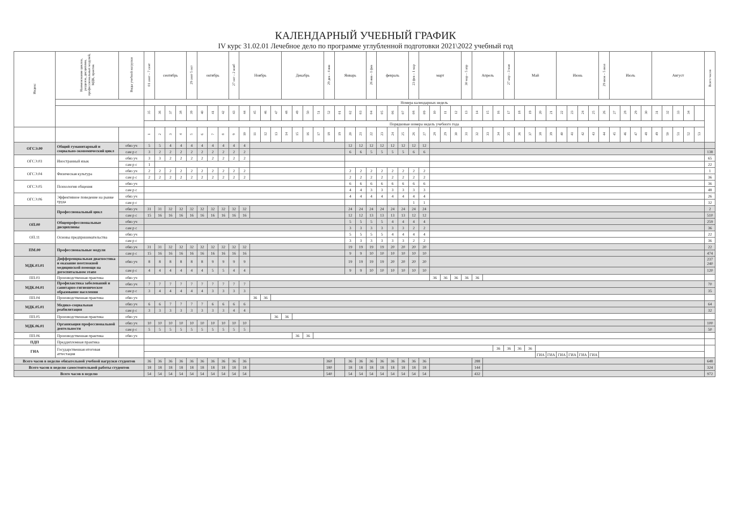КАЛЕНДАРНЫЙ УЧЕБНЫЙ ГРАФИК
IV курс 31.02.01 Лечебное дело по программе углубленной подготовки 2021\2022 учебный год
| Индекс | Наименование циклов, разделов, дисциплин, профессиональных модулей, МДК, практик | Виды учебной нагрузки | 01 сент – 7 сент | сентябрь | | | 29 сент 5 окт | октябрь | | | 27 окт – 2 нояб | Ноябрь | | | | Декабрь | | | | 29 дек – 4 янв | Январь | | | 26 янв - 1 фев | февраль | | | 23 фев – 1 мар | март | | | | 30 мар – 5 апр | Апрель | | | 27 апр – 3 мая | Май | | | | Июнь | | | | 29 июн – 5 июл | Июль | | | | Август | | | | | Всего часов |
| --- | --- | --- | --- | --- | --- | --- | --- | --- | --- | --- | --- | --- | --- | --- | --- | --- | --- | --- | --- | --- | --- | --- | --- | --- | --- | --- | --- | --- | --- | --- | --- | --- | --- | --- | --- | --- | --- | --- | --- | --- | --- | --- | --- | --- | --- | --- | --- | --- | --- | --- | --- | --- | --- | --- | --- | --- |
| | | | Номера календарных недель | | | | | | | | | | | | | | | | | | | | | | | | | | | | | | | | | | | | | | | | | | | | | | | | | | | | | |
| | | | 35 | 36 | 37 | 38 | 39 | 40 | 41 | 42 | 43 | 44 | 45 | 46 | 47 | 48 | 49 | 50 | 51 | 52 | 01 | 02 | 03 | 04 | 05 | 06 | 07 | 08 | 09 | 10 | 11 | 12 | 13 | 14 | 15 | 16 | 17 | 18 | 19 | 20 | 21 | 22 | 23 | 24 | 25 | 26 | 27 | 28 | 29 | 30 | 31 | 32 | 33 | 34 | | |
| | | | Порядковые номера недель учебного года | | | | | | | | | | | | | | | | | | | | | | | | | | | | | | | | | | | | | | | | | | | | | | | | | | | | | |
| | | | 1 | 2 | 3 | 4 | 5 | 6 | 7 | 8 | 9 | 10 | 11 | 12 | 13 | 14 | 15 | 16 | 17 | 18 | 19 | 20 | 21 | 22 | 23 | 24 | 25 | 26 | 27 | 28 | 29 | 30 | 31 | 32 | 33 | 34 | 35 | 36 | 37 | 38 | 39 | 40 | 41 | 42 | 43 | 44 | 45 | 46 | 47 | 48 | 49 | 50 | 51 | 52 | 53 | |
| ОГСЭ.00 | Общий гуманитарный и социально-экономический цикл | обяз уч | 5 | 5 | 4 | 4 | 4 | 4 | 4 | 4 | 4 | 4 | | | | | | | | | | 12 | 12 | 12 | 12 | 12 | 12 | 12 | 12 | | | | | | | | | | | | | | | | | | | | | | | | | | | |
| | | сам р с | 3 | 2 | 2 | 2 | 2 | 2 | 2 | 2 | 2 | 2 | | | | | | | | | | 6 | 6 | 5 | 5 | 5 | 5 | 6 | 6 | | | | | | | | | | | | | | | | | | | | | | | | | | | 138 |
| ОГСЭ.03 | Иностранный язык | обяз уч | 3 | 3 | 2 | 2 | 2 | 2 | 2 | 2 | 2 | 2 | | | | | | | | | | | | | | | | | | | | | | | | | | | | | | | | | | | | | | | | | | | | 65 |
| | | сам р с | 1 | | | | | | | | | | | | | | | | | | | | | | | | | | | | | | | | | | | | | | | | | | | | | | | | | | | | | 22 |
| ОГСЭ.04 | Физическая культура | обяз уч | 2 | 2 | 2 | 2 | 2 | 2 | 2 | 2 | 2 | 2 | | | | | | | | | | 2 | 2 | 2 | 2 | 2 | 2 | 2 | 2 | | | | | | | | | | | | | | | | | | | | | | | | | | | 1 |
| | | сам р с | 2 | 2 | 2 | 2 | 2 | 2 | 2 | 2 | 2 | 2 | | | | | | | | | | 2 | 2 | 2 | 2 | 2 | 2 | 2 | 2 | | | | | | | | | | | | | | | | | | | | | | | | | | | 36 |
| ОГСЭ.05 | Психология общения | обяз уч | | | | | | | | | | | | | | | | | | | | 6 | 6 | 6 | 6 | 6 | 6 | 6 | 6 | | | | | | | | | | | | | | | | | | | | | | | | | | | 36 |
| | | сам р с | | | | | | | | | | | | | | | | | | | | 4 | 4 | 3 | 3 | 3 | 3 | 3 | 3 | | | | | | | | | | | | | | | | | | | | | | | | | | | 48 |
| ОГСЭ.06 | Эффективное поведение на рынке труда | обяз уч | | | | | | | | | | | | | | | | | | | | 4 | 4 | 4 | 4 | 4 | 4 | 4 | 4 | | | | | | | | | | | | | | | | | | | | | | | | | | | 26 |
| | | сам р с | | | | | | | | | | | | | | | | | | | | | | | | | | 1 | 1 | | | | | | | | | | | | | | | | | | | | | | | | | | | 32 |
| | Профессиональный цикл | обяз уч | 31 | 31 | 32 | 32 | 32 | 32 | 32 | 32 | 32 | 32 | | | | | | | | | | 24 | 24 | 24 | 24 | 24 | 24 | 24 | 24 | | | | | | | | | | | | | | | | | | | | | | | | | | | 2 |
| | | сам р с | 15 | 16 | 16 | 16 | 16 | 16 | 16 | 16 | 16 | 16 | | | | | | | | | | 12 | 12 | 13 | 13 | 13 | 13 | 12 | 12 | | | | | | | | | | | | | | | | | | | | | | | | | | | 510 |
| ОП.00 | Общепрофессиональные дисциплины | обяз уч | | | | | | | | | | | | | | | | | | | | 5 | 5 | 5 | 5 | 4 | 4 | 4 | 4 | | | | | | | | | | | | | | | | | | | | | | | | | | | 259 |
| | | сам р с | | | | | | | | | | | | | | | | | | | | 3 | 3 | 3 | 3 | 3 | 3 | 2 | 2 | | | | | | | | | | | | | | | | | | | | | | | | | | | 36 |
| ОП.11 | Основы предпринимательства | обяз уч | | | | | | | | | | | | | | | | | | | | 5 | 5 | 5 | 5 | 4 | 4 | 4 | 4 | | | | | | | | | | | | | | | | | | | | | | | | | | | 22 |
| | | сам р с | | | | | | | | | | | | | | | | | | | | 3 | 3 | 3 | 3 | 3 | 3 | 2 | 2 | | | | | | | | | | | | | | | | | | | | | | | | | | | 36 |
| ПМ.00 | Профессиональные модули | обяз уч | 31 | 31 | 32 | 32 | 32 | 32 | 32 | 32 | 32 | 32 | | | | | | | | | | 19 | 19 | 19 | 19 | 20 | 20 | 20 | 20 | | | | | | | | | | | | | | | | | | | | | | | | | | | 22 |
| | | сам р с | 15 | 16 | 16 | 16 | 16 | 16 | 16 | 16 | 16 | 16 | | | | | | | | | | 9 | 9 | 10 | 10 | 10 | 10 | 10 | 10 | | | | | | | | | | | | | | | | | | | | | | | | | | | 474 |
| МДК.03.01 | Дифференциальная диагностика и оказание неотложной медицинской помощи на догоспитальном этапе | обяз уч | 8 | 8 | 8 | 8 | 8 | 8 | 9 | 9 | 9 | 9 | | | | | | | | | | 19 | 19 | 19 | 19 | 20 | 20 | 20 | 20 | | | | | | | | | | | | | | | | | | | | | | | | | | | 237 240 |
| | | сам р с | 4 | 4 | 4 | 4 | 4 | 4 | 5 | 5 | 4 | 4 | | | | | | | | | | 9 | 9 | 10 | 10 | 10 | 10 | 10 | 10 | | | | | | | | | | | | | | | | | | | | | | | | | | | 120 |
| ПП.03 | Производственная практика | обяз уч | | | | | | | | | | | | | | | | | | | | | | | | | | | | 36 | 36 | 36 | 36 | 36 | | | | | | | | | | | | | | | | | | | | | | |
| МДК.04.01 | Профилактика заболеваний и санитарно-гигиеническое образование населения | обяз уч | 7 | 7 | 7 | 7 | 7 | 7 | 7 | 7 | 7 | 7 | | | | | | | | | | | | | | | | | | | | | | | | | | | | | | | | | | | | | | | | | | | | 70 |
| | | сам р с | 3 | 4 | 4 | 4 | 4 | 4 | 3 | 3 | 3 | 3 | | | | | | | | | | | | | | | | | | | | | | | | | | | | | | | | | | | | | | | | | | | | 35 |
| ПП.04 | Производственная практика | обяз уч | | | | | | | | | | | 36 | 36 | | | | | | | | | | | | | | | | | | | | | | | | | | | | | | | | | | | | | | | | | | |
| МДК.05.01 | Медико-социальная реабилитация | обяз уч | 6 | 6 | 7 | 7 | 7 | 7 | 6 | 6 | 6 | 6 | | | | | | | | | | | | | | | | | | | | | | | | | | | | | | | | | | | | | | | | | | | | 64 |
| | | сам р с | 3 | 3 | 3 | 3 | 3 | 3 | 3 | 3 | 4 | 4 | | | | | | | | | | | | | | | | | | | | | | | | | | | | | | | | | | | | | | | | | | | | 32 |
| ПП.05 | Производственная практика | обяз уч | | | | | | | | | | | | | 36 | 36 | | | | | | | | | | | | | | | | | | | | | | | | | | | | | | | | | | | | | | | | |
| МДК.06.01 | Организация профессиональной деятельности | обяз уч | 10 | 10 | 10 | 10 | 10 | 10 | 10 | 10 | 10 | 10 | | | | | | | | | | | | | | | | | | | | | | | | | | | | | | | | | | | | | | | | | | | | 100 |
| | | сам р с | 5 | 5 | 5 | 5 | 5 | 5 | 5 | 5 | 5 | 5 | | | | | | | | | | | | | | | | | | | | | | | | | | | | | | | | | | | | | | | | | | | | 50 |
| ПП.06 | Производственная практика | обяз уч | | | | | | | | | | | | | | | 36 | 36 | | | | | | | | | | | | | | | | | | | | | | | | | | | | | | | | | | | | | | |
| ПДП | Преддипломная практика | | | | | | | | | | | | | | | | | | | | | | | | | | | | | | | | | | | | | | | | | | | | | | | | | | | | | | | |
| ГИА | Государственная итоговая аттестация | | | | | | | | | | | | | | | | | | | | | | | | | | | | | | | | | | | 36 | 36 | 36 | 36 | | | | | | | | | | | | | | | | | |
| | | | | | | | | | | | | | | | | | | | | | | | | | | | | | | | | | | | | | | | | ГИА | ГИА | ГИА | ГИА | ГИА | ГИА | | | | | | | | | | | |
| Всего часов в неделю обязательной учебной нагрузки студентов | | | 36 | 36 | 36 | 36 | 36 | 36 | 36 | 36 | 36 | 36 | | | | | | | | 360 | | 36 | 36 | 36 | 36 | 36 | 36 | 36 | 36 | | | | | 288 | | | | | | | | | | | | | | | | | | | | | | 648 |
| Всего часов в неделю самостоятельной работы студентов | | | 18 | 18 | 18 | 18 | 18 | 18 | 18 | 18 | 18 | 18 | | | | | | | | 180 | | 18 | 18 | 18 | 18 | 18 | 18 | 18 | 18 | | | | | 144 | | | | | | | | | | | | | | | | | | | | | | 324 |
| Всего часов в неделю | | | 54 | 54 | 54 | 54 | 54 | 54 | 54 | 54 | 54 | 54 | | | | | | | | 540 | | 54 | 54 | 54 | 54 | 54 | 54 | 54 | 54 | | | | | 432 | | | | | | | | | | | | | | | | | | | | | | 972 |